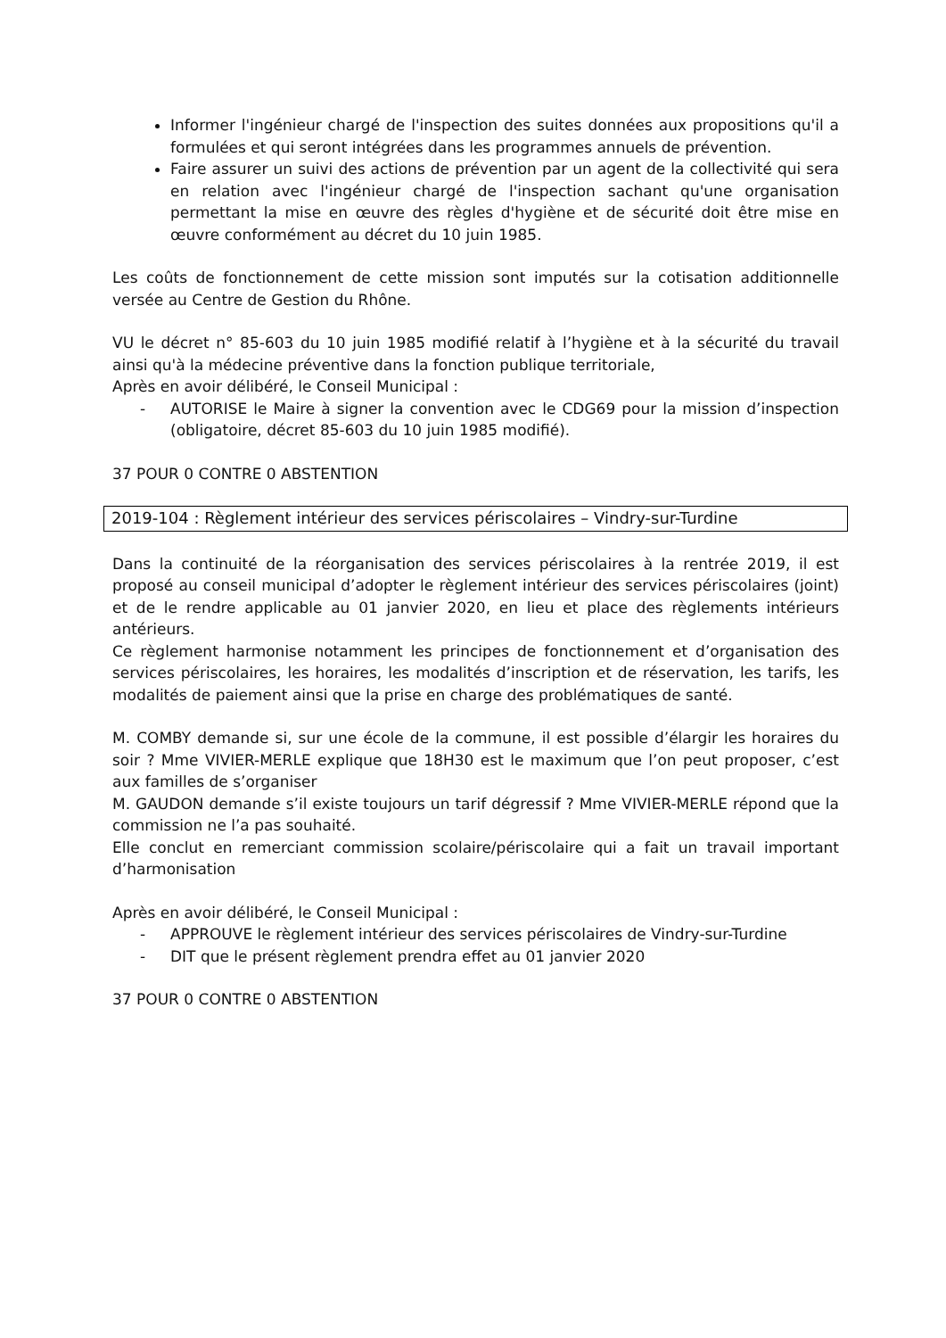Informer l'ingénieur chargé de l'inspection des suites données aux propositions qu'il a formulées et qui seront intégrées dans les programmes annuels de prévention.
Faire assurer un suivi des actions de prévention par un agent de la collectivité qui sera en relation avec l'ingénieur chargé de l'inspection sachant qu'une organisation permettant la mise en œuvre des règles d'hygiène et de sécurité doit être mise en œuvre conformément au décret du 10 juin 1985.
Les coûts de fonctionnement de cette mission sont imputés sur la cotisation additionnelle versée au Centre de Gestion du Rhône.
VU le décret n° 85-603 du 10 juin 1985 modifié relatif à l’hygiène et à la sécurité du travail ainsi qu'à la médecine préventive dans la fonction publique territoriale,
Après en avoir délibéré, le Conseil Municipal :
- AUTORISE le Maire à signer la convention avec le CDG69 pour la mission d’inspection (obligatoire, décret 85-603 du 10 juin 1985 modifié).
37 POUR 0 CONTRE 0 ABSTENTION
2019-104 : Règlement intérieur des services périscolaires – Vindry-sur-Turdine
Dans la continuité de la réorganisation des services périscolaires à la rentrée 2019, il est proposé au conseil municipal d’adopter le règlement intérieur des services périscolaires (joint) et de le rendre applicable au 01 janvier 2020, en lieu et place des règlements intérieurs antérieurs.
Ce règlement harmonise notamment les principes de fonctionnement et d’organisation des services périscolaires, les horaires, les modalités d’inscription et de réservation, les tarifs, les modalités de paiement ainsi que la prise en charge des problématiques de santé.
M. COMBY demande si, sur une école de la commune, il est possible d’élargir les horaires du soir ? Mme VIVIER-MERLE explique que 18H30 est le maximum que l’on peut proposer, c’est aux familles de s’organiser
M. GAUDON demande s’il existe toujours un tarif dégressif ? Mme VIVIER-MERLE répond que la commission ne l’a pas souhaité.
Elle conclut en remerciant commission scolaire/périscolaire qui a fait un travail important d’harmonisation
Après en avoir délibéré, le Conseil Municipal :
- APPROUVE le règlement intérieur des services périscolaires de Vindry-sur-Turdine
- DIT que le présent règlement prendra effet au 01 janvier 2020
37 POUR 0 CONTRE 0 ABSTENTION